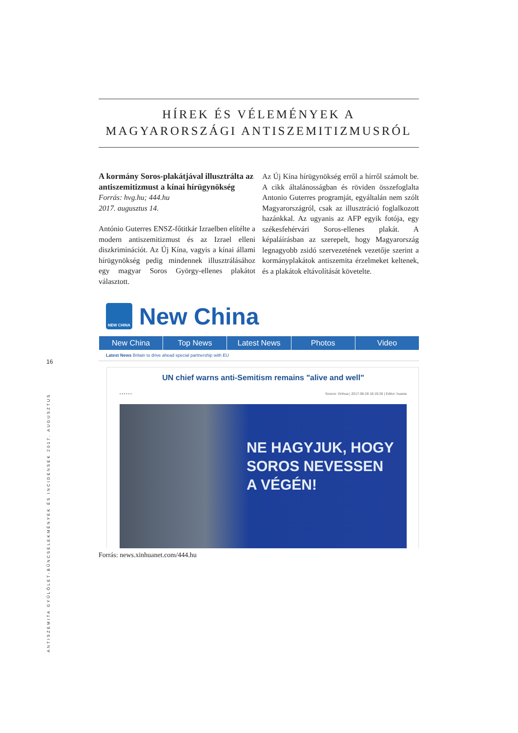16
ANTISZEMITA GYŰLÖLET-BŰNCSELEKMÉNYEK ÉS INCIDENSEK 2017. AUGUSZTUS
HÍREK ÉS VÉLEMÉNYEK A
MAGYARORSZÁGI ANTISZEMITIZMUSRÓL
A kormány Soros-plakátjával illusztrálta az antiszemitizmust a kínai hírügynökség
Forrás: hvg.hu; 444.hu
2017. augusztus 14.
António Guterres ENSZ-főtitkár Izraelben elítélte a modern antiszemitizmust és az Izrael elleni diszkriminációt. Az Új Kína, vagyis a kínai állami hírügynökség pedig mindennek illusztrálásához egy magyar Soros György-ellenes plakátot választott.
Az Új Kína hírügynökség erről a hírről számolt be. A cikk általánosságban és röviden összefoglalta Antonio Guterres programját, egyáltalán nem szólt Magyarországról, csak az illusztráció foglalkozott hazánkkal. Az ugyanis az AFP egyik fotója, egy székesfehérvári Soros-ellenes plakát. A képaláírásban az szerepelt, hogy Magyarország legnagyobb zsidó szervezetének vezetője szerint a kormányplakátok antiszemita érzelmeket keltenek, és a plakátok eltávolítását követelte.
NEW CHINA
New China
New China Top News Latest News Photos Video
Latest News Britain to drive ahead special partnership with EU
UN chief warns anti-Semitism remains "alive and well"
▪ ▪ ▪ ▪ ▪ ▪ Source: Xinhua | 2017-08-28 18:19:26 | Editor: huaxia
NE HAGYJUK, HOGY
SOROS NEVESSEN
A VÉGÉN!
Forrás: news.xinhuanet.com/444.hu